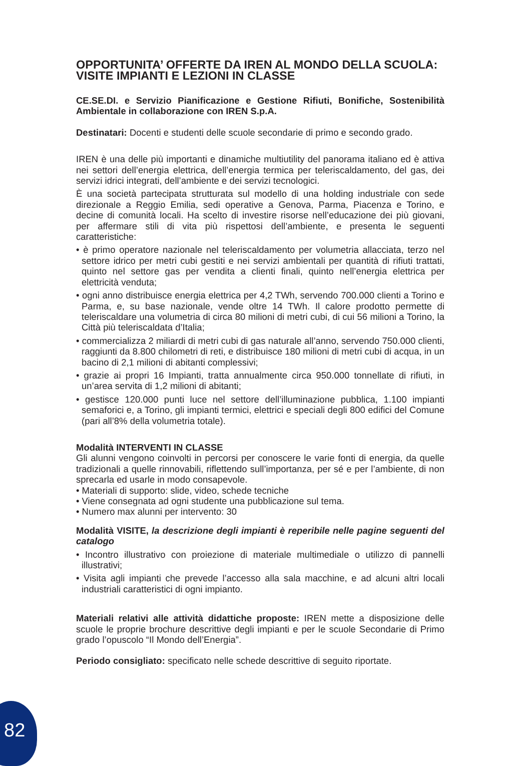OPPORTUNITA’ OFFERTE DA IREN AL MONDO DELLA SCUOLA: VISITE IMPIANTI E LEZIONI IN CLASSE
CE.SE.DI. e Servizio Pianificazione e Gestione Rifiuti, Bonifiche, Sostenibilità Ambientale in collaborazione con IREN S.p.A.
Destinatari: Docenti e studenti delle scuole secondarie di primo e secondo grado.
IREN è una delle più importanti e dinamiche multiutility del panorama italiano ed è attiva nei settori dell’energia elettrica, dell’energia termica per teleriscaldamento, del gas, dei servizi idrici integrati, dell’ambiente e dei servizi tecnologici.
È una società partecipata strutturata sul modello di una holding industriale con sede direzionale a Reggio Emilia, sedi operative a Genova, Parma, Piacenza e Torino, e decine di comunità locali. Ha scelto di investire risorse nell’educazione dei più giovani, per affermare stili di vita più rispettosi dell’ambiente, e presenta le seguenti caratteristiche:
• è primo operatore nazionale nel teleriscaldamento per volumetria allacciata, terzo nel settore idrico per metri cubi gestiti e nei servizi ambientali per quantità di rifiuti trattati, quinto nel settore gas per vendita a clienti finali, quinto nell’energia elettrica per elettricità venduta;
• ogni anno distribuisce energia elettrica per 4,2 TWh, servendo 700.000 clienti a Torino e Parma, e, su base nazionale, vende oltre 14 TWh. Il calore prodotto permette di teleriscaldare una volumetria di circa 80 milioni di metri cubi, di cui 56 milioni a Torino, la Città più teleriscaldata d’Italia;
• commercializza 2 miliardi di metri cubi di gas naturale all’anno, servendo 750.000 clienti, raggiunti da 8.800 chilometri di reti, e distribuisce 180 milioni di metri cubi di acqua, in un bacino di 2,1 milioni di abitanti complessivi;
• grazie ai propri 16 Impianti, tratta annualmente circa 950.000 tonnellate di rifiuti, in un’area servita di 1,2 milioni di abitanti;
• gestisce 120.000 punti luce nel settore dell’illuminazione pubblica, 1.100 impianti semaforici e, a Torino, gli impianti termici, elettrici e speciali degli 800 edifici del Comune (pari all’8% della volumetria totale).
Modalità INTERVENTI IN CLASSE
Gli alunni vengono coinvolti in percorsi per conoscere le varie fonti di energia, da quelle tradizionali a quelle rinnovabili, riflettendo sull’importanza, per sé e per l’ambiente, di non sprecarla ed usarle in modo consapevole.
• Materiali di supporto: slide, video, schede tecniche
• Viene consegnata ad ogni studente una pubblicazione sul tema.
• Numero max alunni per intervento: 30
Modalità VISITE, la descrizione degli impianti è reperibile nelle pagine seguenti del catalogo
• Incontro illustrativo con proiezione di materiale multimediale o utilizzo di pannelli illustrativi;
• Visita agli impianti che prevede l’accesso alla sala macchine, e ad alcuni altri locali industriali caratteristici di ogni impianto.
Materiali relativi alle attività didattiche proposte: IREN mette a disposizione delle scuole le proprie brochure descrittive degli impianti e per le scuole Secondarie di Primo grado l’opuscolo “Il Mondo dell’Energia”.
Periodo consigliato: specificato nelle schede descrittive di seguito riportate.
82